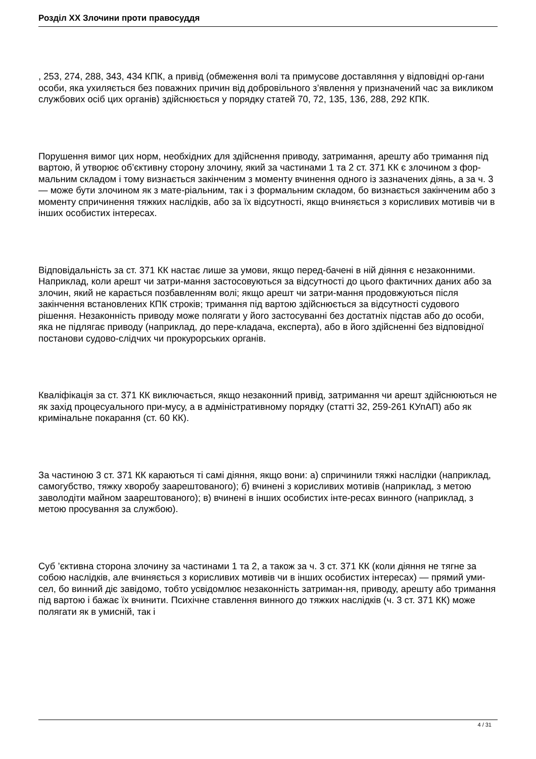Розділ XX Злочини проти правосуддя
, 253, 274, 288, 343, 434 КПК, а привід (обмеження волі та примусове доставляння у відповідні ор-гани особи, яка ухиляється без поважних причин від добровільного з’явлення у призначений час за викликом службових осіб цих органів) здійснюється у порядку статей 70, 72, 135, 136, 288, 292 КПК.
Порушення вимог цих норм, необхідних для здійснення приводу, затримання, арешту або тримання під вартою, й утворює об’єктивну сторону злочину, який за частинами 1 та 2 ст. 371 КК є злочином з фор-мальним складом і тому визнається закінченим з моменту вчинення одного із зазначених діянь, а за ч. 3 — може бути злочином як з мате-ріальним, так і з формальним складом, бо визнається закінченим або з моменту спричинення тяжких наслідків, або за їх відсутності, якщо вчиняється з корисливих мотивів чи в інших особистих інтересах.
Відповідальність за ст. 371 КК настає лише за умови, якщо перед-бачені в ній діяння є незаконними. Наприклад, коли арешт чи затри-мання застосовуються за відсутності до цього фактичних даних або за злочин, який не карається позбавленням волі; якщо арешт чи затри-мання продовжуються після закінчення встановлених КПК строків; тримання під вартою здійснюється за відсутності судового рішення. Незаконність приводу може полягати у його застосуванні без достатніх підстав або до особи, яка не підлягає приводу (наприклад, до пере-кладача, експерта), або в його здійсненні без відповідної постанови судово-слідчих чи прокурорських органів.
Кваліфікація за ст. 371 КК виключається, якщо незаконний привід, затримання чи арешт здійснюються не як захід процесуального при-мусу, а в адміністративному порядку (статті 32, 259-261 КУпАП) або як кримінальне покарання (ст. 60 КК).
За частиною 3 ст. 371 КК караються ті самі діяння, якщо вони: а) спричинили тяжкі наслідки (наприклад, самогубство, тяжку хворобу заарештованого); б) вчинені з корисливих мотивів (наприклад, з метою заволодіти майном заарештованого); в) вчинені в інших особистих інте-ресах винного (наприклад, з метою просування за службою).
Суб ’єктивна сторона злочину за частинами 1 та 2, а також за ч. 3 ст. 371 КК (коли діяння не тягне за собою наслідків, але вчиняється з корисливих мотивів чи в інших особистих інтересах) — прямий уми-сел, бо винний діє завідомо, тобто усвідомлює незаконність затриман-ня, приводу, арешту або тримання під вартою і бажає їх вчинити. Психічне ставлення винного до тяжких наслідків (ч. 3 ст. 371 КК) може полягати як в умисній, так і
4 / 31